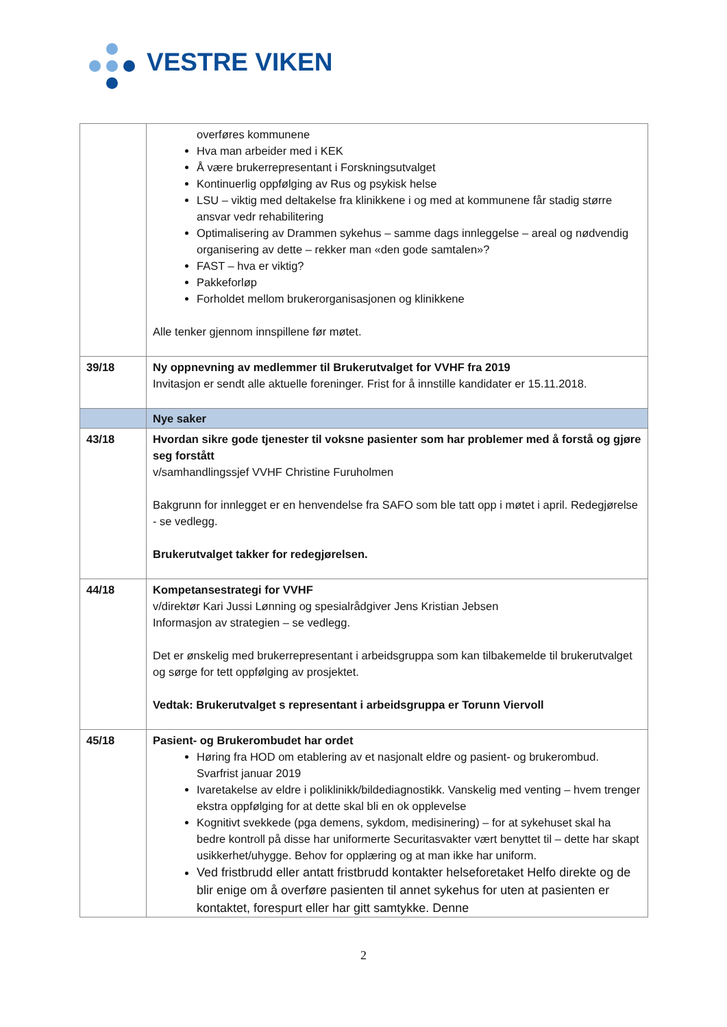VESTRE VIKEN
| | overføres kommunene Hva man arbeider med i KEK Å være brukerrepresentant i Forskningsutvalget Kontinuerlig oppfølging av Rus og psykisk helse LSU – viktig med deltakelse fra klinikkene i og med at kommunene får stadig større ansvar vedr rehabilitering Optimalisering av Drammen sykehus – samme dags innleggelse – areal og nødvendig organisering av dette – rekker man «den gode samtalen»? FAST – hva er viktig? Pakkeforløp Forholdet mellom brukerorganisasjonen og klinikkene Alle tenker gjennom innspillene før møtet. |
| 39/18 | Ny oppnevning av medlemmer til Brukerutvalget for VVHF fra 2019 Invitasjon er sendt alle aktuelle foreninger. Frist for å innstille kandidater er 15.11.2018. |
| | Nye saker |
| 43/18 | Hvordan sikre gode tjenester til voksne pasienter som har problemer med å forstå og gjøre seg forstått v/samhandlingssjef VVHF Christine Furuholmen Bakgrunn for innlegget er en henvendelse fra SAFO som ble tatt opp i møtet i april. Redegjørelse - se vedlegg. Brukerutvalget takker for redegjørelsen. |
| 44/18 | Kompetansestrategi for VVHF v/direktør Kari Jussi Lønning og spesialrådgiver Jens Kristian Jebsen Informasjon av strategien – se vedlegg. Det er ønskelig med brukerrepresentant i arbeidsgruppa som kan tilbakemelde til brukerutvalget og sørge for tett oppfølging av prosjektet. Vedtak: Brukerutvalget s representant i arbeidsgruppa er Torunn Viervoll |
| 45/18 | Pasient- og Brukerombudet har ordet Høring fra HOD om etablering av et nasjonalt eldre og pasient- og brukerombud. Svarfrist januar 2019 Ivaretakelse av eldre i poliklinikk/bildediagnostikk. Vanskelig med venting – hvem trenger ekstra oppfølging for at dette skal bli en ok opplevelse Kognitivt svekkede (pga demens, sykdom, medisinering) – for at sykehuset skal ha bedre kontroll på disse har uniformerte Securitasvakter vært benyttet til – dette har skapt usikkerhet/uhygge. Behov for opplæring og at man ikke har uniform. Ved fristbrudd eller antatt fristbrudd kontakter helseforetaket Helfo direkte og de blir enige om å overføre pasienten til annet sykehus for uten at pasienten er kontaktet, forespurt eller har gitt samtykke. Denne |
2